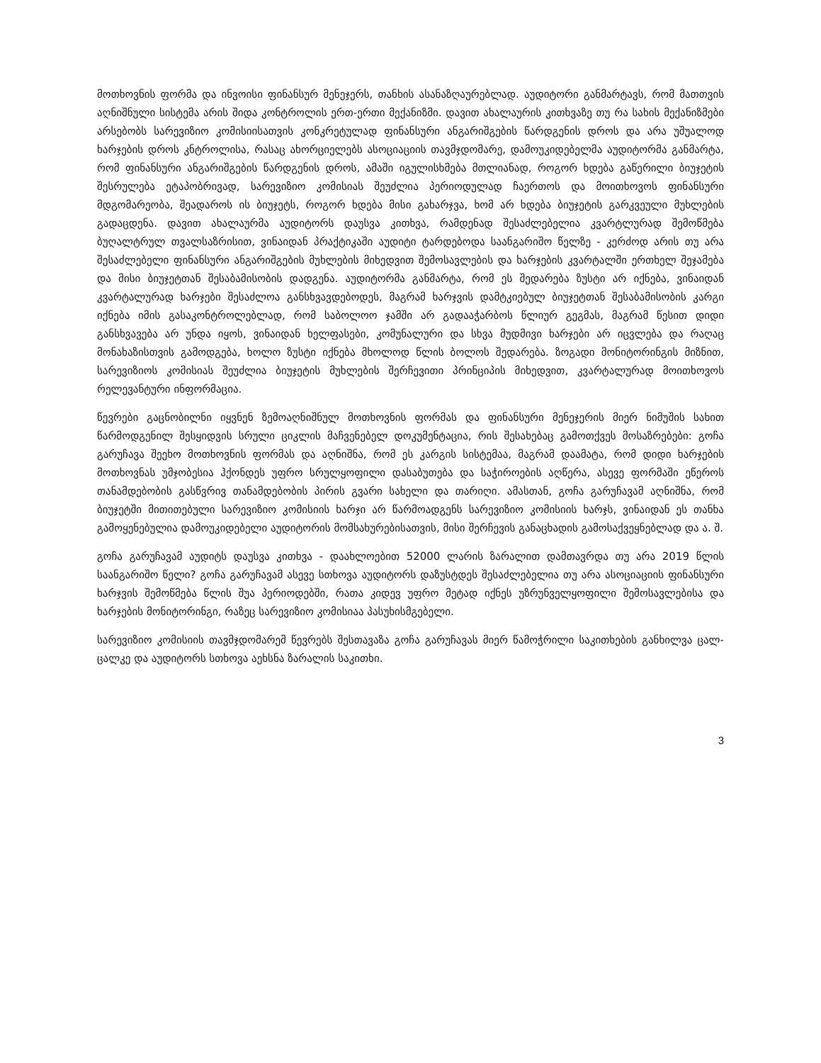მოთხოვნის ფორმა და ინვოისი ფინანსურ მენეჯერს, თანხის ასანაზღაურებლად. აუდიტორი განმარტავს, რომ მათთვის აღნიშნული სისტემა არის შიდა კონტროლის ერთ-ერთი მექანიზმი. დავით ახალაურის კითხვაზე თუ რა სახის მექანიზმები არსებობს სარევიზიო კომისიისათვის კონკრეტულად ფინანსური ანგარიშგების წარდგენის დროს და არა უშუალოდ ხარჯების დროს კნტროლისა, რასაც ახორციელებს ასოციაციის თავმჯდომარე, დამოუკიდებელმა აუდიტორმა განმარტა, რომ ფინანსური ანგარიშგების წარდგენის დროს, ამაში იგულისხმება მთლიანად, როგორ ხდება გაწერილი ბიუჯეტის შესრულება ეტაპობრივად, სარევიზიო კომისიას შეუძლია პერიოდულად ჩაერთოს და მოითხოვოს ფინანსური მდგომარეობა, შეადაროს ის ბიუჯეტს, როგორ ხდება მისი გახარჯვა, ხომ არ ხდება ბიუჯეტის გარკვეული მუხლების გადაცდენა. დავით ახალაურმა აუდიტორს დაუსვა კითხვა, რამდენად შესაძლებელია კვარტლურად შემოწმება ბუღალტრულ თვალსაზრისით, ვინაიდან პრაქტიკაში აუდიტი ტარდებოდა საანგარიშო წელზე - კერძოდ არის თუ არა შესაძლებელი ფინანსური ანგარიშგების მუხლების მიხედვით შემოსავლების და ხარჯების კვარტალში ერთხელ შეჯამება და მისი ბიუჯეტთან შესაბამისობის დადგენა. აუდიტორმა განმარტა, რომ ეს შედარება ზუსტი არ იქნება, ვინაიდან კვარტალურად ხარჯები შესაძლოა განსხვავდებოდეს, მაგრამ ხარჯვის დამტკიებულ ბიუჯეტთან შესაბამისობის კარგი იქნება იმის გასაკონტროლებლად, რომ საბოლოო ჯამში არ გადააჭარბოს წლიურ გეგმას, მაგრამ წესით დიდი განსხვავება არ უნდა იყოს, ვინაიდან ხელფასები, კომუნალური და სხვა მუდმივი ხარჯები არ იცვლება და რაღაც მონახაზისთვის გამოდგება, ხოლო ზუსტი იქნება მხოლოდ წლის ბოლოს შედარება. ზოგადი მონიტორინგის მიზნით, სარევიზიოს კომისიას შეუძლია ბიუჯეტის მუხლების შერჩევითი პრინციპის მიხედვით, კვარტალურად მოითხოვოს რელევანტური ინფორმაცია.
წევრები გაცნობილნი იყვნენ ზემოაღნიშნულ მოთხოვნის ფორმას და ფინანსური მენეჯერის მიერ ნიმუშის სახით წარმოდგენილ შესყიდვის სრული ციკლის მაჩვენებელ დოკუმენტაცია, რის შესახებაც გამოთქვეს მოსაზრებები: გოჩა გარუჩავა შეეხო მოთხოვნის ფორმას და აღნიშნა, რომ ეს კარგის სისტემაა, მაგრამ დაამატა, რომ დიდი ხარჯების მოთხოვნას უმჯობესია ჰქონდეს უფრო სრულყოფილი დასაბუთება და საჭიროების აღწერა, ასევე ფორმაში ეწეროს თანამდებობის გასწვრივ თანამდებობის პირის გვარი სახელი და თარიღი. ამასთან, გოჩა გარუჩავამ აღნიშნა, რომ ბიუჯეტში მითითებული სარევიზიო კომისიის ხარჯი არ წარმოადგენს სარევიზიო კომისიის ხარჯს, ვინაიდან ეს თანხა გამოყენებულია დამოუკიდებელი აუდიტორის მომსახურებისათვის, მისი შერჩევის განაცხადის გამოსაქვეყნებლად და ა. შ.
გოჩა გარუჩავამ აუდიტს დაუსვა კითხვა - დაახლოებით 52000 ლარის ზარალით დამთავრდა თუ არა 2019 წლის საანგარიშო წელი? გოჩა გარუჩავამ ასევე სთხოვა აუდიტორს დაზუსტდეს შესაძლებელია თუ არა ასოციაციის ფინანსური ხარჯვის შემოწმება წლის შუა პერიოდებში, რათა კიდევ უფრო მეტად იქნეს უზრუნველყოფილი შემოსავლებისა და ხარჯების მონიტორინგი, რაზეც სარევიზიო კომისიაა პასუხისმგებელი.
სარევიზიო კომისიის თავმჯდომარემ წევრებს შესთავაზა გოჩა გარუჩავას მიერ წამოჭრილი საკითხების განხილვა ცალ-ცალკე და აუდიტორს სთხოვა აეხსნა ზარალის საკითხი.
3